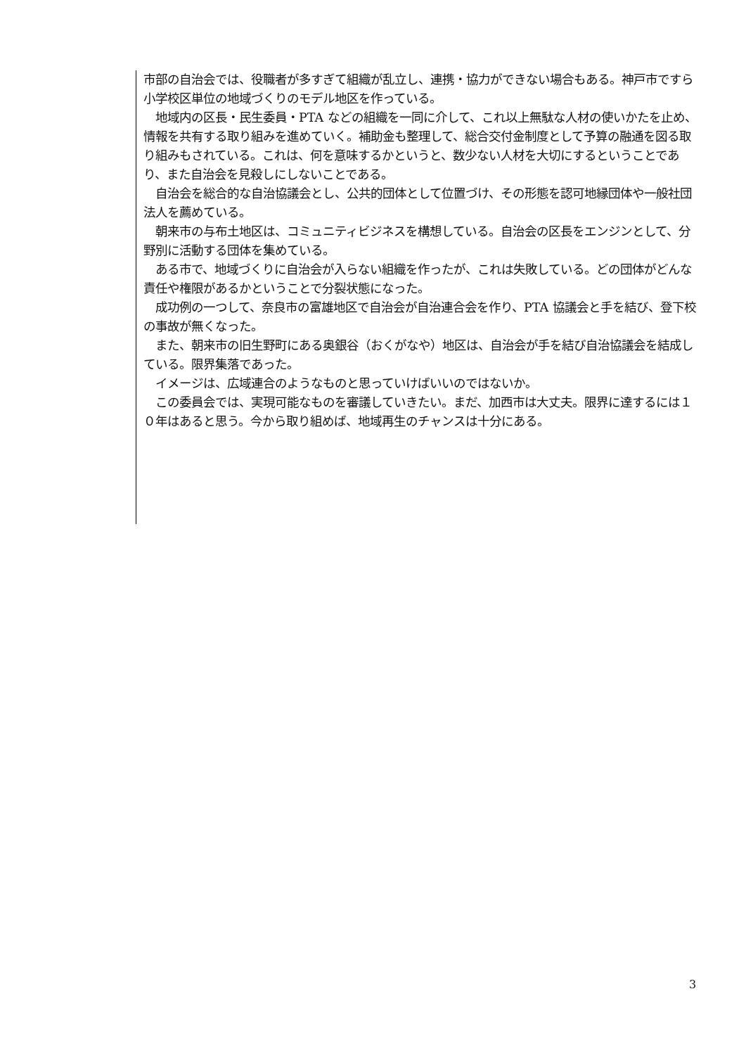市部の自治会では、役職者が多すぎて組織が乱立し、連携・協力ができない場合もある。神戸市ですら小学校区単位の地域づくりのモデル地区を作っている。
　地域内の区長・民生委員・PTA などの組織を一同に介して、これ以上無駄な人材の使いかたを止め、情報を共有する取り組みを進めていく。補助金も整理して、総合交付金制度として予算の融通を図る取り組みもされている。これは、何を意味するかというと、数少ない人材を大切にするということであり、また自治会を見殺しにしないことである。
　自治会を総合的な自治協議会とし、公共的団体として位置づけ、その形態を認可地縁団体や一般社団法人を薦めている。
　朝来市の与布土地区は、コミュニティビジネスを構想している。自治会の区長をエンジンとして、分野別に活動する団体を集めている。
　ある市で、地域づくりに自治会が入らない組織を作ったが、これは失敗している。どの団体がどんな責任や権限があるかということで分裂状態になった。
　成功例の一つして、奈良市の富雄地区で自治会が自治連合会を作り、PTA 協議会と手を結び、登下校の事故が無くなった。
　また、朝来市の旧生野町にある奥銀谷（おくがなや）地区は、自治会が手を結び自治協議会を結成している。限界集落であった。
　イメージは、広域連合のようなものと思っていけばいいのではないか。
　この委員会では、実現可能なものを審議していきたい。まだ、加西市は大丈夫。限界に達するには１０年はあると思う。今から取り組めば、地域再生のチャンスは十分にある。
3